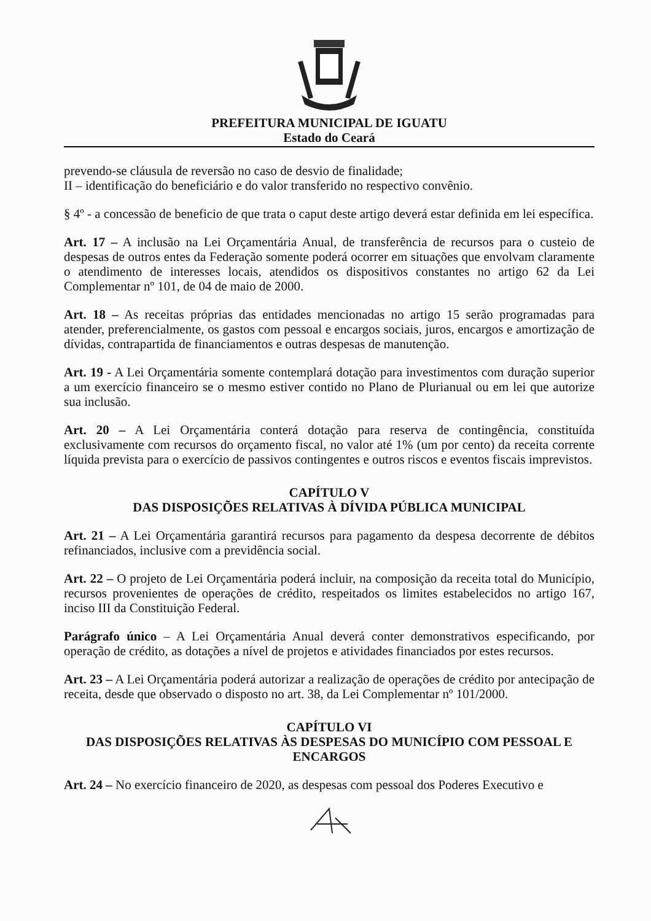PREFEITURA MUNICIPAL DE IGUATU
Estado do Ceará
prevendo-se cláusula de reversão no caso de desvio de finalidade;
II – identificação do beneficiário e do valor transferido no respectivo convênio.
§ 4º - a concessão de beneficio de que trata o caput deste artigo deverá estar definida em lei específica.
Art. 17 – A inclusão na Lei Orçamentária Anual, de transferência de recursos para o custeio de despesas de outros entes da Federação somente poderá ocorrer em situações que envolvam claramente o atendimento de interesses locais, atendidos os dispositivos constantes no artigo 62 da Lei Complementar nº 101, de 04 de maio de 2000.
Art. 18 – As receitas próprias das entidades mencionadas no artigo 15 serão programadas para atender, preferencialmente, os gastos com pessoal e encargos sociais, juros, encargos e amortização de dívidas, contrapartida de financiamentos e outras despesas de manutenção.
Art. 19 - A Lei Orçamentária somente contemplará dotação para investimentos com duração superior a um exercício financeiro se o mesmo estiver contido no Plano de Plurianual ou em lei que autorize sua inclusão.
Art. 20 – A Lei Orçamentária conterá dotação para reserva de contingência, constituída exclusivamente com recursos do orçamento fiscal, no valor até 1% (um por cento) da receita corrente líquida prevista para o exercício de passivos contingentes e outros riscos e eventos fiscais imprevistos.
CAPÍTULO V
DAS DISPOSIÇÕES RELATIVAS À DÍVIDA PÚBLICA MUNICIPAL
Art. 21 – A Lei Orçamentária garantirá recursos para pagamento da despesa decorrente de débitos refinanciados, inclusive com a previdência social.
Art. 22 – O projeto de Lei Orçamentária poderá incluir, na composição da receita total do Município, recursos provenientes de operações de crédito, respeitados os limites estabelecidos no artigo 167, inciso III da Constituição Federal.
Parágrafo único – A Lei Orçamentária Anual deverá conter demonstrativos especificando, por operação de crédito, as dotações a nível de projetos e atividades financiados por estes recursos.
Art. 23 – A Lei Orçamentária poderá autorizar a realização de operações de crédito por antecipação de receita, desde que observado o disposto no art. 38, da Lei Complementar nº 101/2000.
CAPÍTULO VI
DAS DISPOSIÇÕES RELATIVAS ÀS DESPESAS DO MUNICÍPIO COM PESSOAL E ENCARGOS
Art. 24 – No exercício financeiro de 2020, as despesas com pessoal dos Poderes Executivo e